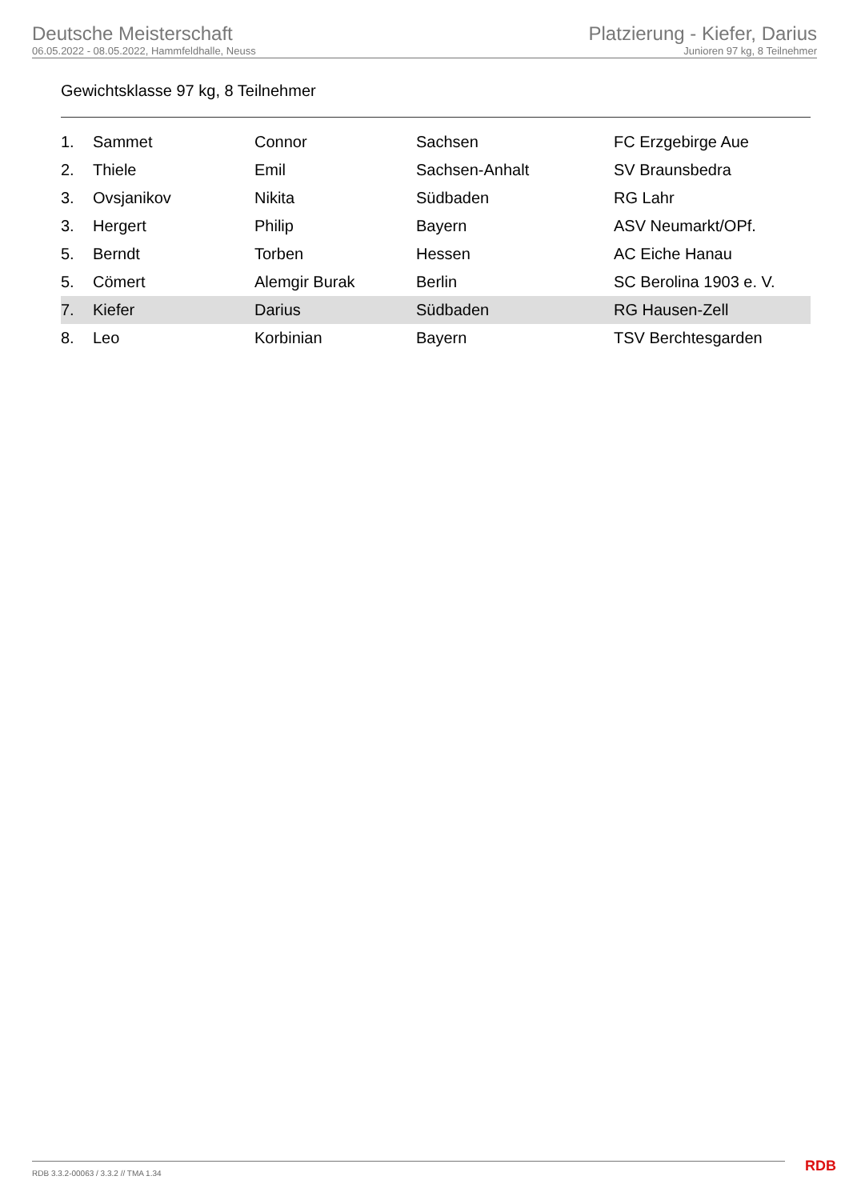Deutsche Meisterschaft
06.05.2022 - 08.05.2022, Hammfeldhalle, Neuss
Platzierung - Kiefer, Darius
Junioren 97 kg, 8 Teilnehmer
Gewichtsklasse 97 kg, 8 Teilnehmer
| 1. | Sammet | Connor | Sachsen | FC Erzgebirge Aue |
| 2. | Thiele | Emil | Sachsen-Anhalt | SV Braunsbedra |
| 3. | Ovsjanikov | Nikita | Südbaden | RG Lahr |
| 3. | Hergert | Philip | Bayern | ASV Neumarkt/OPf. |
| 5. | Berndt | Torben | Hessen | AC Eiche Hanau |
| 5. | Cömert | Alemgir Burak | Berlin | SC Berolina 1903 e. V. |
| 7. | Kiefer | Darius | Südbaden | RG Hausen-Zell |
| 8. | Leo | Korbinian | Bayern | TSV Berchtesgarden |
RDB 3.3.2-00063 / 3.3.2 // TMA 1.34
RDB